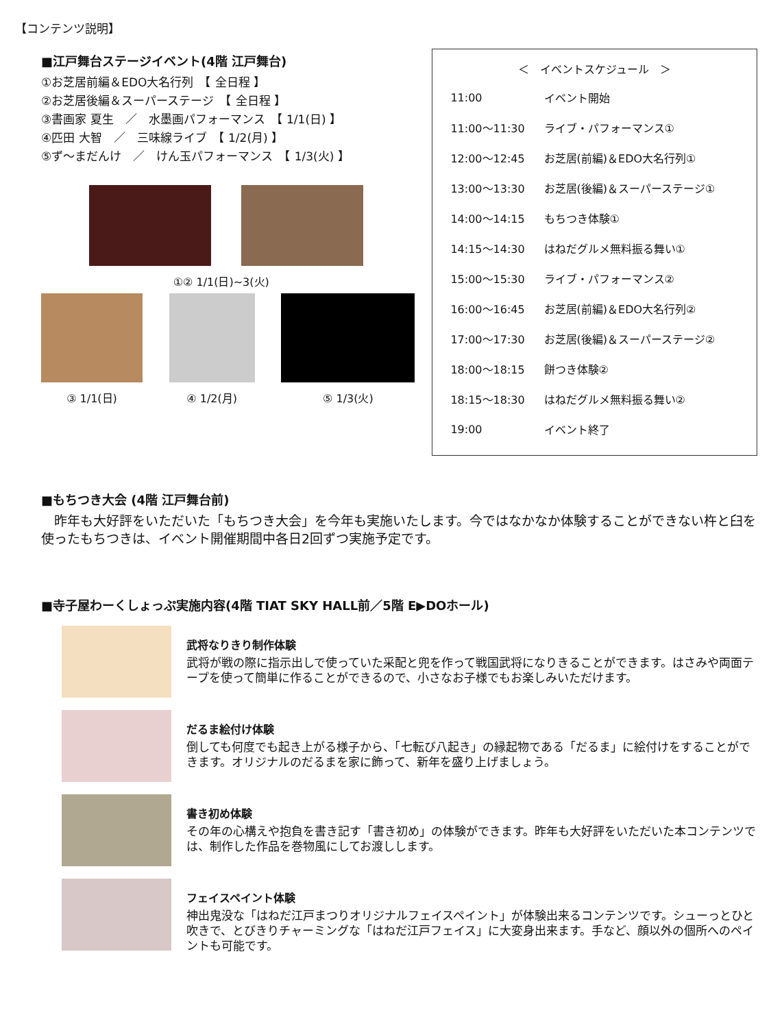【コンテンツ説明】
■江戸舞台ステージイベント(4階 江戸舞台)
①お芝居前編＆EDO大名行列　【 全日程 】
②お芝居後編＆スーパーステージ　【 全日程 】
③書画家 夏生　／　水墨画パフォーマンス　【 1/1(日) 】
④匹田 大智　／　三味線ライブ　【 1/2(月) 】
⑤ず～まだんけ　／　けん玉パフォーマンス　【 1/3(火) 】
①② 1/1(日)~3(火)
③ 1/1(日) ④ 1/2(月) ⑤ 1/3(火)
＜ イベントスケジュール ＞
| 11:00 | イベント開始 |
| 11:00～11:30 | ライブ・パフォーマンス① |
| 12:00～12:45 | お芝居(前編)＆EDO大名行列① |
| 13:00～13:30 | お芝居(後編)＆スーパーステージ① |
| 14:00～14:15 | もちつき体験① |
| 14:15～14:30 | はねだグルメ無料振る舞い① |
| 15:00～15:30 | ライブ・パフォーマンス② |
| 16:00～16:45 | お芝居(前編)＆EDO大名行列② |
| 17:00～17:30 | お芝居(後編)＆スーパーステージ② |
| 18:00～18:15 | 餅つき体験② |
| 18:15～18:30 | はねだグルメ無料振る舞い② |
| 19:00 | イベント終了 |
■もちつき大会 (4階 江戸舞台前)
　昨年も大好評をいただいた「もちつき大会」を今年も実施いたします。今ではなかなか体験することができない杵と臼を使ったもちつきは、イベント開催期間中各日2回ずつ実施予定です。
■寺子屋わーくしょっぷ実施内容(4階 TIAT SKY HALL前／5階 E▶DOホール)
武将なりきり制作体験
武将が戦の際に指示出しで使っていた采配と兜を作って戦国武将になりきることができます。はさみや両面テープを使って簡単に作ることができるので、小さなお子様でもお楽しみいただけます。
だるま絵付け体験
倒しても何度でも起き上がる様子から、「七転び八起き」の縁起物である「だるま」に絵付けをすることができます。オリジナルのだるまを家に飾って、新年を盛り上げましょう。
書き初め体験
その年の心構えや抱負を書き記す「書き初め」の体験ができます。昨年も大好評をいただいた本コンテンツでは、制作した作品を巻物風にしてお渡しします。
フェイスペイント体験
神出鬼没な「はねだ江戸まつりオリジナルフェイスペイント」が体験出来るコンテンツです。シューっとひと吹きで、とびきりチャーミングな「はねだ江戸フェイス」に大変身出来ます。手など、顔以外の個所へのペイントも可能です。